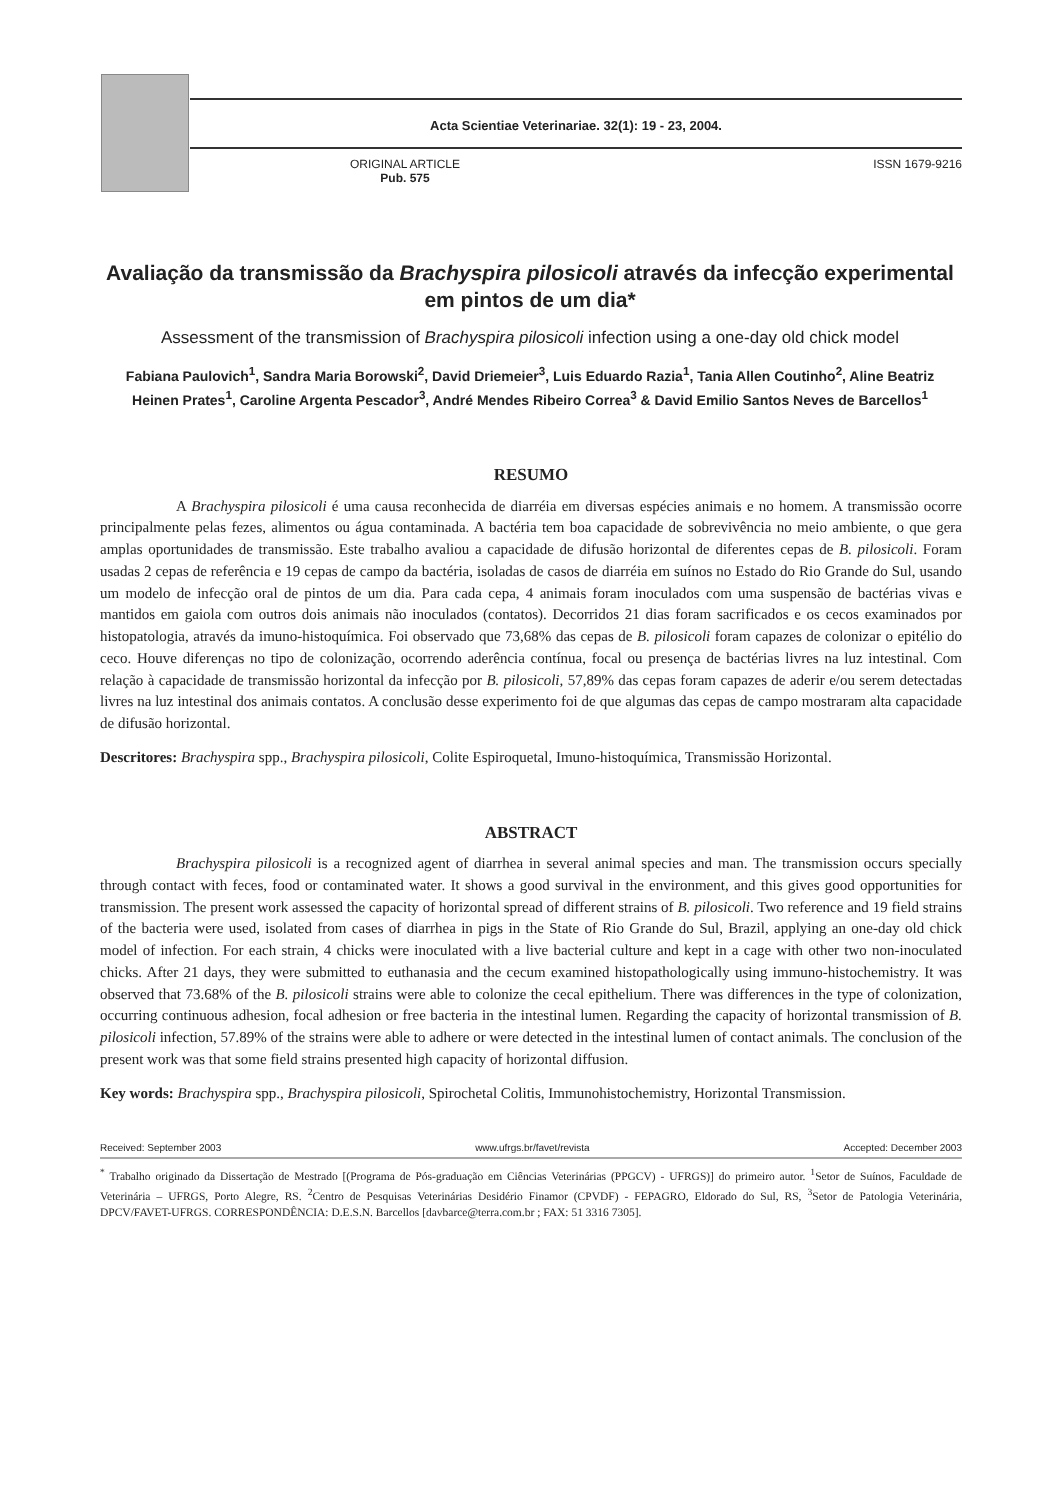Acta Scientiae Veterinariae. 32(1): 19 - 23, 2004.
ORIGINAL ARTICLE
Pub. 575
ISSN 1679-9216
Avaliação da transmissão da Brachyspira pilosicoli através da infecção experimental em pintos de um dia*
Assessment of the transmission of Brachyspira pilosicoli infection using a one-day old chick model
Fabiana Paulovich<sup>1</sup>, Sandra Maria Borowski<sup>2</sup>, David Driemeier<sup>3</sup>, Luis Eduardo Razia<sup>1</sup>, Tania Allen Coutinho<sup>2</sup>, Aline Beatriz Heinen Prates<sup>1</sup>, Caroline Argenta Pescador<sup>3</sup>, André Mendes Ribeiro Correa<sup>3</sup> & David Emilio Santos Neves de Barcellos<sup>1</sup>
RESUMO
A Brachyspira pilosicoli é uma causa reconhecida de diarréia em diversas espécies animais e no homem. A transmissão ocorre principalmente pelas fezes, alimentos ou água contaminada. A bactéria tem boa capacidade de sobrevivência no meio ambiente, o que gera amplas oportunidades de transmissão. Este trabalho avaliou a capacidade de difusão horizontal de diferentes cepas de B. pilosicoli. Foram usadas 2 cepas de referência e 19 cepas de campo da bactéria, isoladas de casos de diarréia em suínos no Estado do Rio Grande do Sul, usando um modelo de infecção oral de pintos de um dia. Para cada cepa, 4 animais foram inoculados com uma suspensão de bactérias vivas e mantidos em gaiola com outros dois animais não inoculados (contatos). Decorridos 21 dias foram sacrificados e os cecos examinados por histopatologia, através da imuno-histoquímica. Foi observado que 73,68% das cepas de B. pilosicoli foram capazes de colonizar o epitélio do ceco. Houve diferenças no tipo de colonização, ocorrendo aderência contínua, focal ou presença de bactérias livres na luz intestinal. Com relação à capacidade de transmissão horizontal da infecção por B. pilosicoli, 57,89% das cepas foram capazes de aderir e/ou serem detectadas livres na luz intestinal dos animais contatos. A conclusão desse experimento foi de que algumas das cepas de campo mostraram alta capacidade de difusão horizontal.
Descritores: Brachyspira spp., Brachyspira pilosicoli, Colite Espiroquetal, Imuno-histoquímica, Transmissão Horizontal.
ABSTRACT
Brachyspira pilosicoli is a recognized agent of diarrhea in several animal species and man. The transmission occurs specially through contact with feces, food or contaminated water. It shows a good survival in the environment, and this gives good opportunities for transmission. The present work assessed the capacity of horizontal spread of different strains of B. pilosicoli. Two reference and 19 field strains of the bacteria were used, isolated from cases of diarrhea in pigs in the State of Rio Grande do Sul, Brazil, applying an one-day old chick model of infection. For each strain, 4 chicks were inoculated with a live bacterial culture and kept in a cage with other two non-inoculated chicks. After 21 days, they were submitted to euthanasia and the cecum examined histopathologically using immuno-histochemistry. It was observed that 73.68% of the B. pilosicoli strains were able to colonize the cecal epithelium. There was differences in the type of colonization, occurring continuous adhesion, focal adhesion or free bacteria in the intestinal lumen. Regarding the capacity of horizontal transmission of B. pilosicoli infection, 57.89% of the strains were able to adhere or were detected in the intestinal lumen of contact animals. The conclusion of the present work was that some field strains presented high capacity of horizontal diffusion.
Key words: Brachyspira spp., Brachyspira pilosicoli, Spirochetal Colitis, Immunohistochemistry, Horizontal Transmission.
Received: September 2003 www.ufrgs.br/favet/revista Accepted: December 2003
<sup>*</sup> Trabalho originado da Dissertação de Mestrado [(Programa de Pós-graduação em Ciências Veterinárias (PPGCV) - UFRGS)] do primeiro autor. <sup>1</sup>Setor de Suínos, Faculdade de Veterinária – UFRGS, Porto Alegre, RS. <sup>2</sup>Centro de Pesquisas Veterinárias Desidério Finamor (CPVDF) - FEPAGRO, Eldorado do Sul, RS, <sup>3</sup>Setor de Patologia Veterinária, DPCV/FAVET-UFRGS. CORRESPONDÊNCIA: D.E.S.N. Barcellos [davbarce@terra.com.br ; FAX: 51 3316 7305].